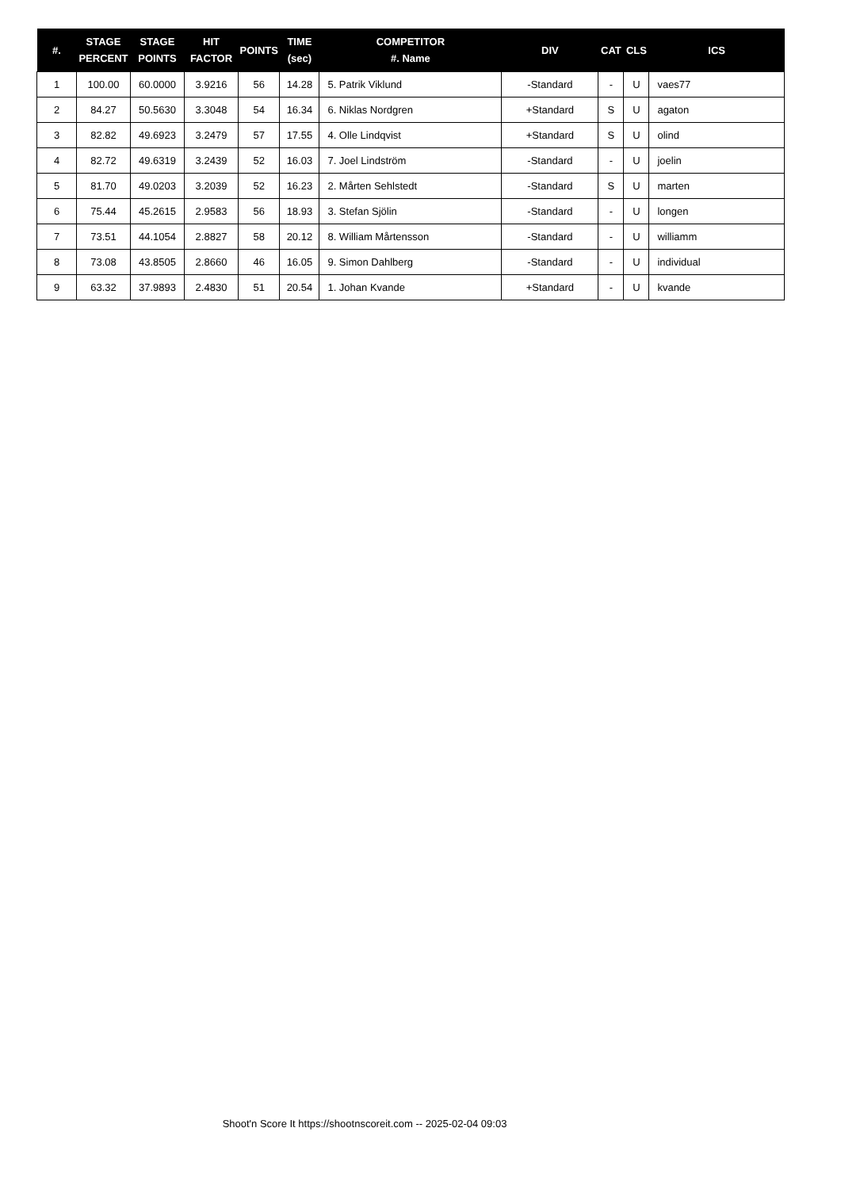| #. | STAGE PERCENT | STAGE POINTS | HIT FACTOR | POINTS | TIME (sec) | COMPETITOR #. Name | DIV | CAT | CLS | ICS |
| --- | --- | --- | --- | --- | --- | --- | --- | --- | --- | --- |
| 1 | 100.00 | 60.0000 | 3.9216 | 56 | 14.28 | 5. Patrik Viklund | -Standard | - | U | vaes77 |
| 2 | 84.27 | 50.5630 | 3.3048 | 54 | 16.34 | 6. Niklas Nordgren | +Standard | S | U | agaton |
| 3 | 82.82 | 49.6923 | 3.2479 | 57 | 17.55 | 4. Olle Lindqvist | +Standard | S | U | olind |
| 4 | 82.72 | 49.6319 | 3.2439 | 52 | 16.03 | 7. Joel Lindström | -Standard | - | U | joelin |
| 5 | 81.70 | 49.0203 | 3.2039 | 52 | 16.23 | 2. Mårten Sehlstedt | -Standard | S | U | marten |
| 6 | 75.44 | 45.2615 | 2.9583 | 56 | 18.93 | 3. Stefan Sjölin | -Standard | - | U | longen |
| 7 | 73.51 | 44.1054 | 2.8827 | 58 | 20.12 | 8. William Mårtensson | -Standard | - | U | williamm |
| 8 | 73.08 | 43.8505 | 2.8660 | 46 | 16.05 | 9. Simon Dahlberg | -Standard | - | U | individual |
| 9 | 63.32 | 37.9893 | 2.4830 | 51 | 20.54 | 1. Johan Kvande | +Standard | - | U | kvande |
Shoot'n Score It https://shootnscoreit.com -- 2025-02-04 09:03